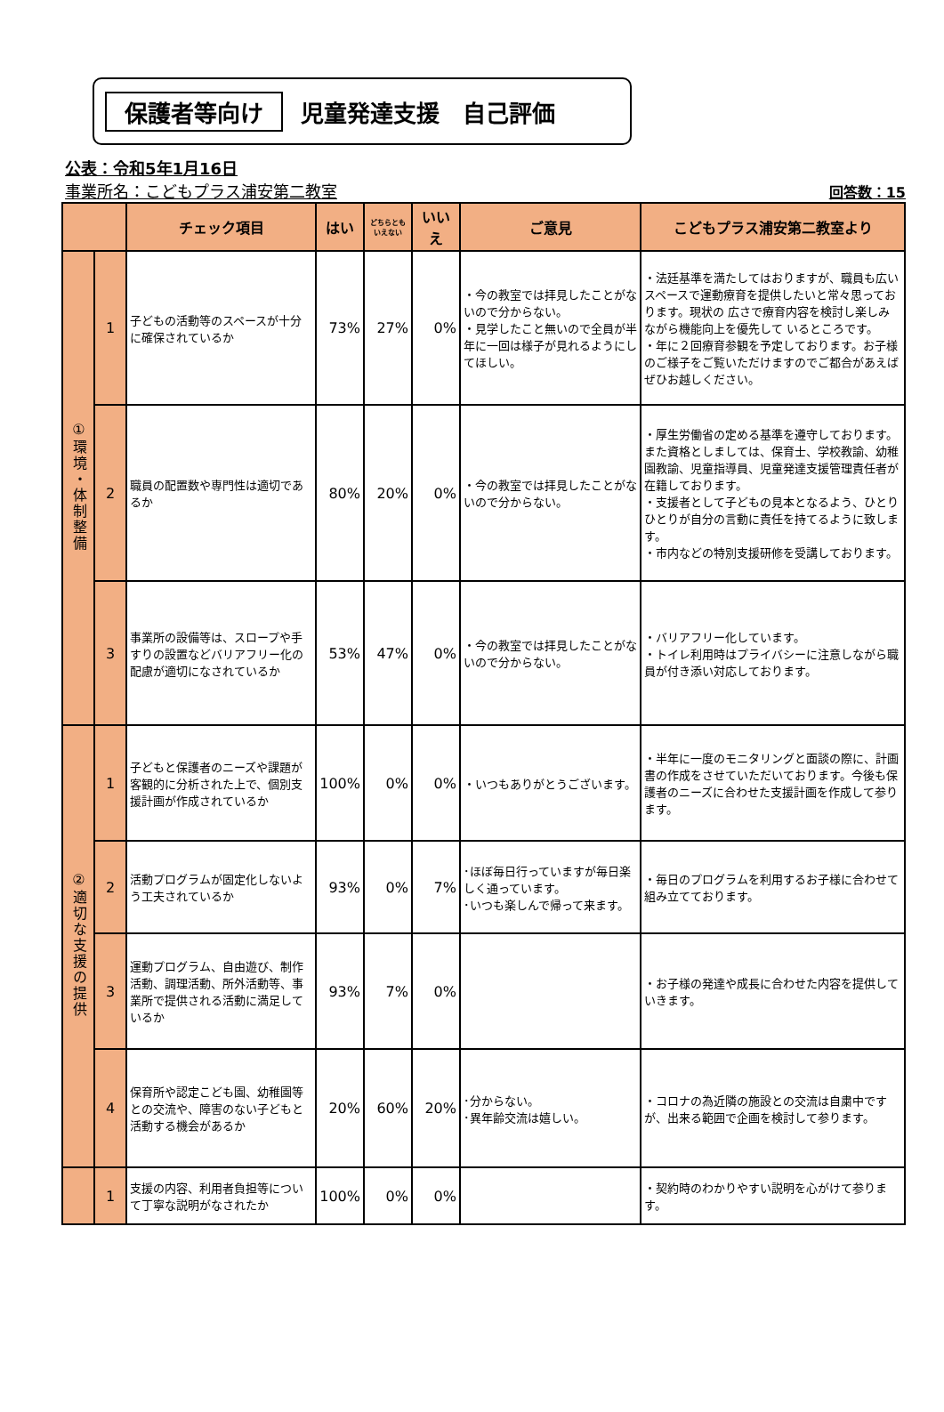保護者等向け 児童発達支援　自己評価
公表：令和5年1月16日
事業所名：こどもプラス浦安第二教室
回答数：15
| | | チェック項目 | はい | どちらとも いえない | いいえ | ご意見 | こどもプラス浦安第二教室より |
| --- | --- | --- | --- | --- | --- | --- | --- |
| ①環境・体制整備 | 1 | 子どもの活動等のスペースが十分に確保されているか | 73% | 27% | 0% | ・今の教室では拝見したことがないので分からない。 ・見学したこと無いので全員が半年に一回は様子が見れるようにしてほしい。 | ・法廷基準を満たしてはおりますが、職員も広いスペースで運動療育を提供したいと常々思っております。現状の 広さで療育内容を検討し楽しみながら機能向上を優先して いるところです。 ・年に２回療育参観を予定しております。お子様のご様子をご覧いただけますのでご都合があえばぜひお越しください。 |
| | 2 | 職員の配置数や専門性は適切であるか | 80% | 20% | 0% | ・今の教室では拝見したことがないので分からない。 | ・厚生労働省の定める基準を遵守しております。また資格としましては、保育士、学校教諭、幼稚園教諭、児童指導員、児童発達支援管理責任者が在籍しております。 ・支援者として子どもの見本となるよう、ひとりひとりが自分の言動に責任を持てるように致します。 ・市内などの特別支援研修を受講しております。 |
| | 3 | 事業所の設備等は、スロープや手すりの設置などバリアフリー化の配慮が適切になされているか | 53% | 47% | 0% | ・今の教室では拝見したことがないので分からない。 | ・バリアフリー化しています。 ・トイレ利用時はプライバシーに注意しながら職員が付き添い対応しております。 |
| ②適切な支援の提供 | 1 | 子どもと保護者のニーズや課題が客観的に分析された上で、個別支援計画が作成されているか | 100% | 0% | 0% | ・いつもありがとうございます。 | ・半年に一度のモニタリングと面談の際に、計画書の作成をさせていただいております。今後も保護者のニーズに合わせた支援計画を作成して参ります。 |
| | 2 | 活動プログラムが固定化しないよう工夫されているか | 93% | 0% | 7% | ･ほぼ毎日行っていますが毎日楽しく通っています。 ･いつも楽しんで帰って来ます。 | ・毎日のプログラムを利用するお子様に合わせて組み立てております。 |
| | 3 | 運動プログラム、自由遊び、制作活動、調理活動、所外活動等、事業所で提供される活動に満足しているか | 93% | 7% | 0% | | ・お子様の発達や成長に合わせた内容を提供していきます。 |
| | 4 | 保育所や認定こども園、幼稚園等との交流や、障害のない子どもと活動する機会があるか | 20% | 60% | 20% | ･分からない。 ･異年齢交流は嬉しい。 | ・コロナの為近隣の施設との交流は自粛中ですが、出来る範囲で企画を検討して参ります。 |
| | 1 | 支援の内容、利用者負担等について丁寧な説明がなされたか | 100% | 0% | 0% | | ・契約時のわかりやすい説明を心がけて参ります。 |